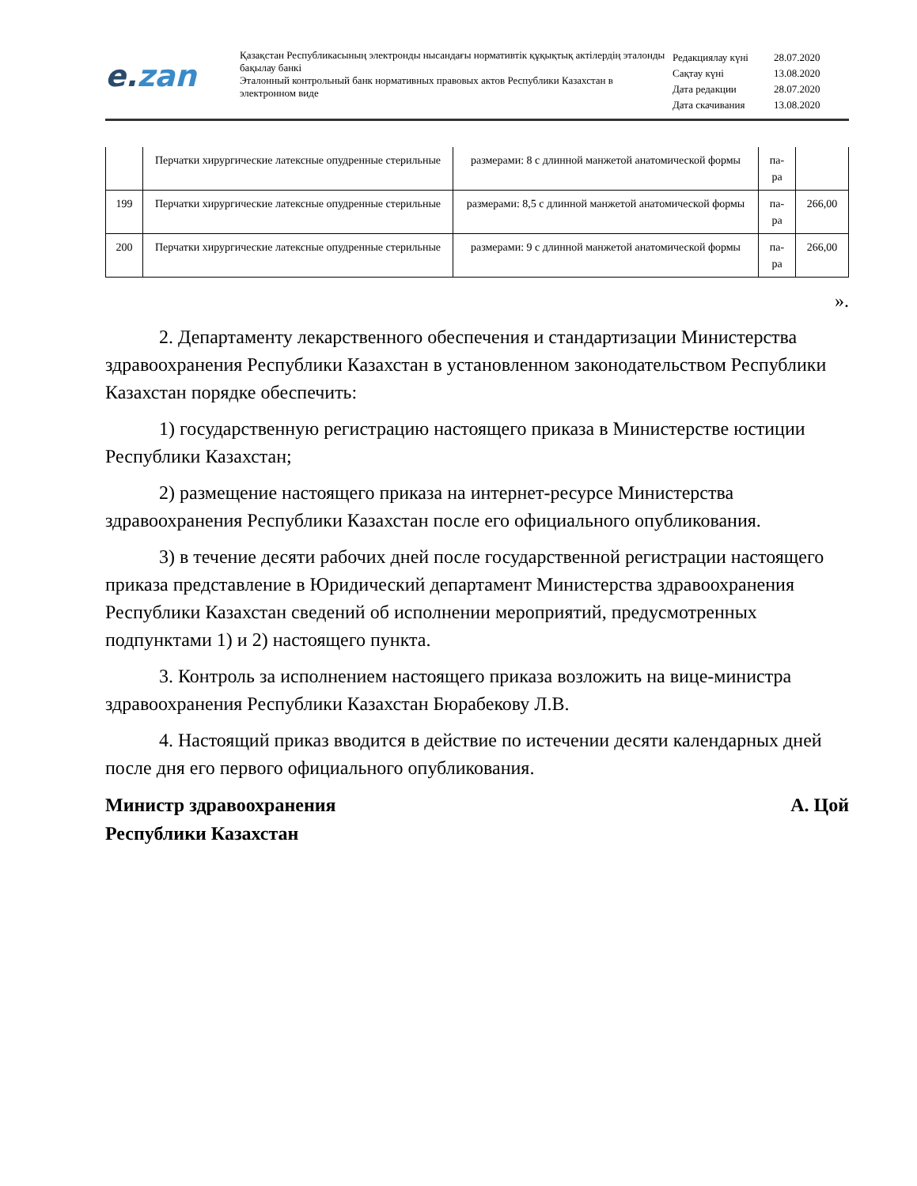e.zan
Қазақстан Республикасының электронды нысандағы нормативтік құқықтық актілердің эталонды бақылау банкі
Эталонный контрольный банк нормативных правовых актов Республики Казахстан в электронном виде
| Редакциялау күні | 28.07.2020 |
| Сақтау күні | 13.08.2020 |
| Дата редакции | 28.07.2020 |
| Дата скачивания | 13.08.2020 |
| | Перчатки хирургические латексные опудренные стерильные | размерами: 8 с длинной манжетой анатомической формы | па-ра | |
| 199 | Перчатки хирургические латексные опудренные стерильные | размерами: 8,5 с длинной манжетой анатомической формы | па-ра | 266,00 |
| 200 | Перчатки хирургические латексные опудренные стерильные | размерами: 9 с длинной манжетой анатомической формы | па-ра | 266,00 |
».
2. Департаменту лекарственного обеспечения и стандартизации Министерства здравоохранения Республики Казахстан в установленном законодательством Республики Казахстан порядке обеспечить:
1) государственную регистрацию настоящего приказа в Министерстве юстиции Республики Казахстан;
2) размещение настоящего приказа на интернет-ресурсе Министерства здравоохранения Республики Казахстан после его официального опубликования.
3) в течение десяти рабочих дней после государственной регистрации настоящего приказа представление в Юридический департамент Министерства здравоохранения Республики Казахстан сведений об исполнении мероприятий, предусмотренных подпунктами 1) и 2) настоящего пункта.
3. Контроль за исполнением настоящего приказа возложить на вице-министра здравоохранения Республики Казахстан Бюрабекову Л.В.
4. Настоящий приказ вводится в действие по истечении десяти календарных дней после дня его первого официального опубликования.
Министр здравоохранения
Республики Казахстан
А. Цой